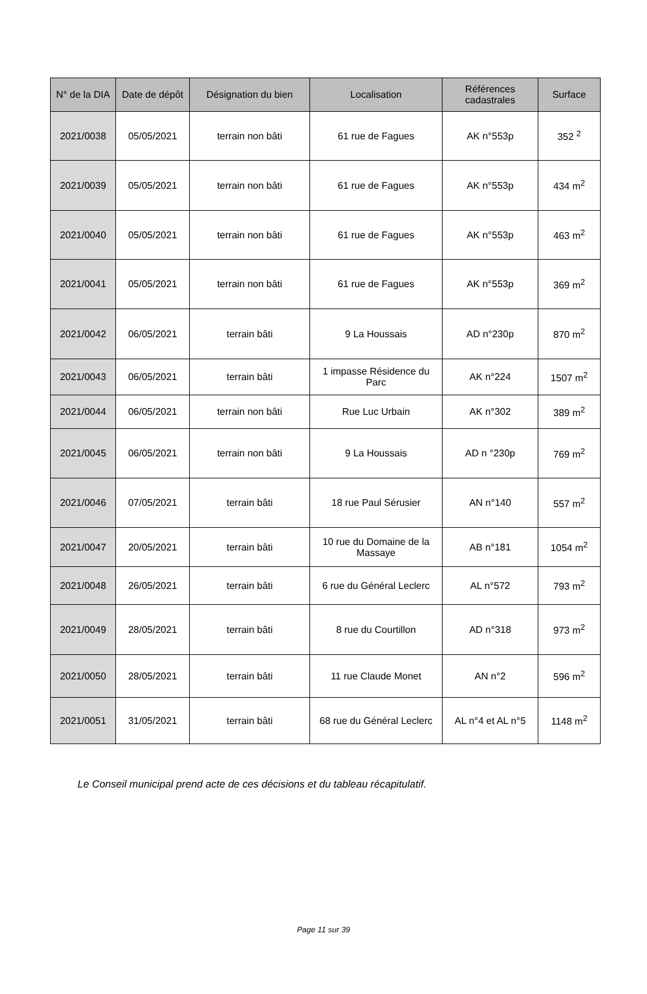| N° de la DIA | Date de dépôt | Désignation du bien | Localisation | Références cadastrales | Surface |
| --- | --- | --- | --- | --- | --- |
| 2021/0038 | 05/05/2021 | terrain non bâti | 61 rue de Fagues | AK n°553p | 352 <sup>2</sup> |
| 2021/0039 | 05/05/2021 | terrain non bâti | 61 rue de Fagues | AK n°553p | 434 m<sup>2</sup> |
| 2021/0040 | 05/05/2021 | terrain non bâti | 61 rue de Fagues | AK n°553p | 463 m<sup>2</sup> |
| 2021/0041 | 05/05/2021 | terrain non bâti | 61 rue de Fagues | AK n°553p | 369 m<sup>2</sup> |
| 2021/0042 | 06/05/2021 | terrain bâti | 9 La Houssais | AD n°230p | 870 m<sup>2</sup> |
| 2021/0043 | 06/05/2021 | terrain bâti | 1 impasse Résidence du Parc | AK n°224 | 1507 m<sup>2</sup> |
| 2021/0044 | 06/05/2021 | terrain non bâti | Rue Luc Urbain | AK n°302 | 389 m<sup>2</sup> |
| 2021/0045 | 06/05/2021 | terrain non bâti | 9 La Houssais | AD n °230p | 769 m<sup>2</sup> |
| 2021/0046 | 07/05/2021 | terrain bâti | 18 rue Paul Sérusier | AN n°140 | 557 m<sup>2</sup> |
| 2021/0047 | 20/05/2021 | terrain bâti | 10 rue du Domaine de la Massaye | AB n°181 | 1054 m<sup>2</sup> |
| 2021/0048 | 26/05/2021 | terrain bâti | 6 rue du Général Leclerc | AL n°572 | 793 m<sup>2</sup> |
| 2021/0049 | 28/05/2021 | terrain bâti | 8 rue du Courtillon | AD n°318 | 973 m<sup>2</sup> |
| 2021/0050 | 28/05/2021 | terrain bâti | 11 rue Claude Monet | AN n°2 | 596 m<sup>2</sup> |
| 2021/0051 | 31/05/2021 | terrain bâti | 68 rue du Général Leclerc | AL n°4 et AL n°5 | 1148 m<sup>2</sup> |
Le Conseil municipal prend acte de ces décisions et du tableau récapitulatif.
Page 11 sur 39